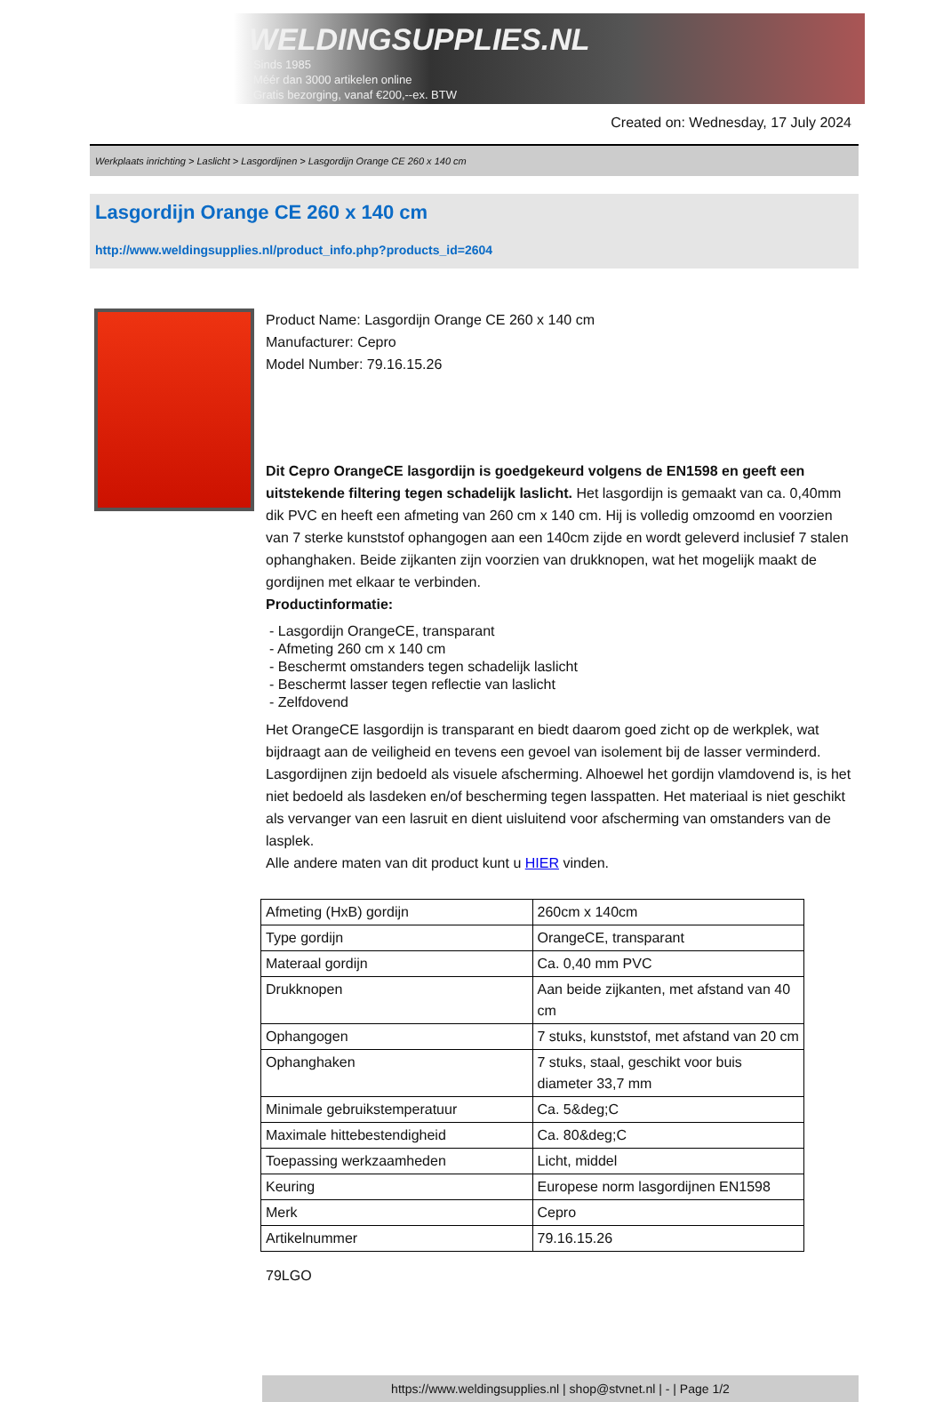WELDINGSUPPLIES.NL
- Sinds 1985
- Méér dan 3000 artikelen online
- Gratis bezorging, vanaf €200,--ex. BTW
Created on: Wednesday, 17 July 2024
Werkplaats inrichting > Laslicht > Lasgordijnen > Lasgordijn Orange CE 260 x 140 cm
Lasgordijn Orange CE 260 x 140 cm
http://www.weldingsupplies.nl/product_info.php?products_id=2604
Product Name: Lasgordijn Orange CE 260 x 140 cm
Manufacturer: Cepro
Model Number: 79.16.15.26
Dit Cepro OrangeCE lasgordijn is goedgekeurd volgens de EN1598 en geeft een uitstekende filtering tegen schadelijk laslicht. Het lasgordijn is gemaakt van ca. 0,40mm dik PVC en heeft een afmeting van 260 cm x 140 cm. Hij is volledig omzoomd en voorzien van 7 sterke kunststof ophangogen aan een 140cm zijde en wordt geleverd inclusief 7 stalen ophanghaken. Beide zijkanten zijn voorzien van drukknopen, wat het mogelijk maakt de gordijnen met elkaar te verbinden.
Productinformatie:
- Lasgordijn OrangeCE, transparant
- Afmeting 260 cm x 140 cm
- Beschermt omstanders tegen schadelijk laslicht
- Beschermt lasser tegen reflectie van laslicht
- Zelfdovend
Het OrangeCE lasgordijn is transparant en biedt daarom goed zicht op de werkplek, wat bijdraagt aan de veiligheid en tevens een gevoel van isolement bij de lasser verminderd.
Lasgordijnen zijn bedoeld als visuele afscherming. Alhoewel het gordijn vlamdovend is, is het niet bedoeld als lasdeken en/of bescherming tegen lasspatten. Het materiaal is niet geschikt als vervanger van een lasruit en dient uisluitend voor afscherming van omstanders van de lasplek.
Alle andere maten van dit product kunt u HIER vinden.
| Afmeting (HxB) gordijn | 260cm x 140cm |
| Type gordijn | OrangeCE, transparant |
| Materaal gordijn | Ca. 0,40 mm PVC |
| Drukknopen | Aan beide zijkanten, met afstand van 40 cm |
| Ophangogen | 7 stuks, kunststof, met afstand van 20 cm |
| Ophanghaken | 7 stuks, staal, geschikt voor buis diameter 33,7 mm |
| Minimale gebruikstemperatuur | Ca. 5&deg;C |
| Maximale hittebestendigheid | Ca. 80&deg;C |
| Toepassing werkzaamheden | Licht, middel |
| Keuring | Europese norm lasgordijnen EN1598 |
| Merk | Cepro |
| Artikelnummer | 79.16.15.26 |
79LGO
https://www.weldingsupplies.nl | shop@stvnet.nl | - | Page 1/2